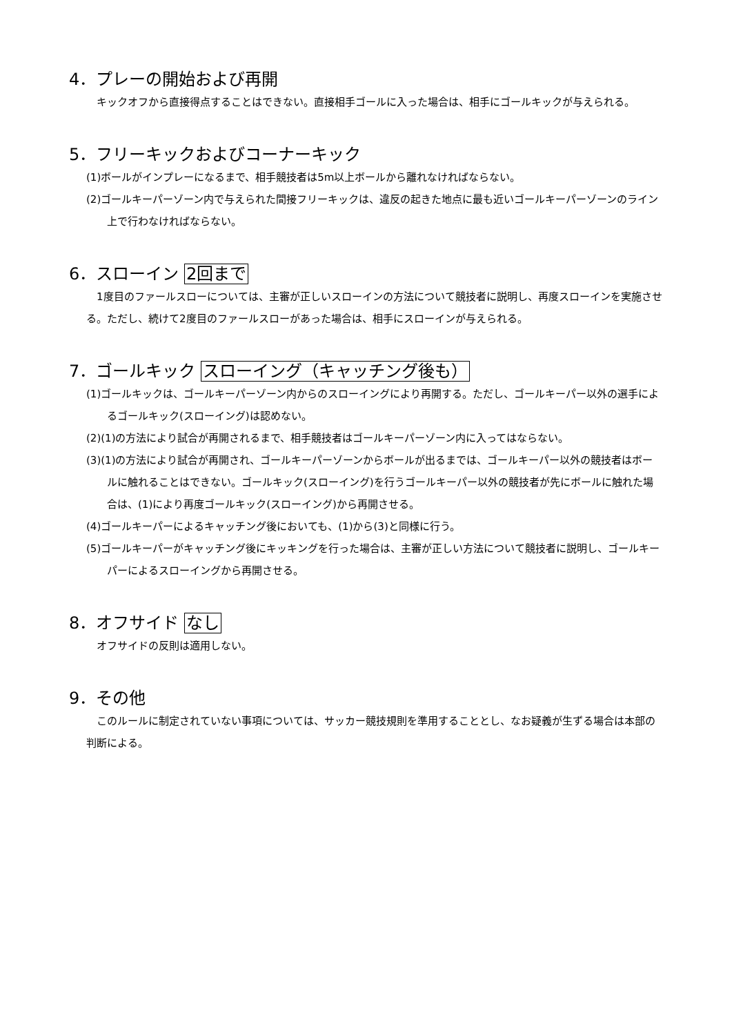4．プレーの開始および再開
キックオフから直接得点することはできない。直接相手ゴールに入った場合は、相手にゴールキックが与えられる。
5．フリーキックおよびコーナーキック
(1)ボールがインプレーになるまで、相手競技者は5m以上ボールから離れなければならない。
(2)ゴールキーパーゾーン内で与えられた間接フリーキックは、違反の起きた地点に最も近いゴールキーパーゾーンのライン上で行わなければならない。
6．スローイン 2回まで
1度目のファールスローについては、主審が正しいスローインの方法について競技者に説明し、再度スローインを実施させる。ただし、続けて2度目のファールスローがあった場合は、相手にスローインが与えられる。
7．ゴールキック スローイング（キャッチング後も）
(1)ゴールキックは、ゴールキーパーゾーン内からのスローイングにより再開する。ただし、ゴールキーパー以外の選手によるゴールキック(スローイング)は認めない。
(2)(1)の方法により試合が再開されるまで、相手競技者はゴールキーパーゾーン内に入ってはならない。
(3)(1)の方法により試合が再開され、ゴールキーパーゾーンからボールが出るまでは、ゴールキーパー以外の競技者はボールに触れることはできない。ゴールキック(スローイング)を行うゴールキーパー以外の競技者が先にボールに触れた場合は、(1)により再度ゴールキック(スローイング)から再開させる。
(4)ゴールキーパーによるキャッチング後においても、(1)から(3)と同様に行う。
(5)ゴールキーパーがキャッチング後にキッキングを行った場合は、主審が正しい方法について競技者に説明し、ゴールキーパーによるスローイングから再開させる。
8．オフサイド なし
オフサイドの反則は適用しない。
9．その他
このルールに制定されていない事項については、サッカー競技規則を準用することとし、なお疑義が生ずる場合は本部の判断による。